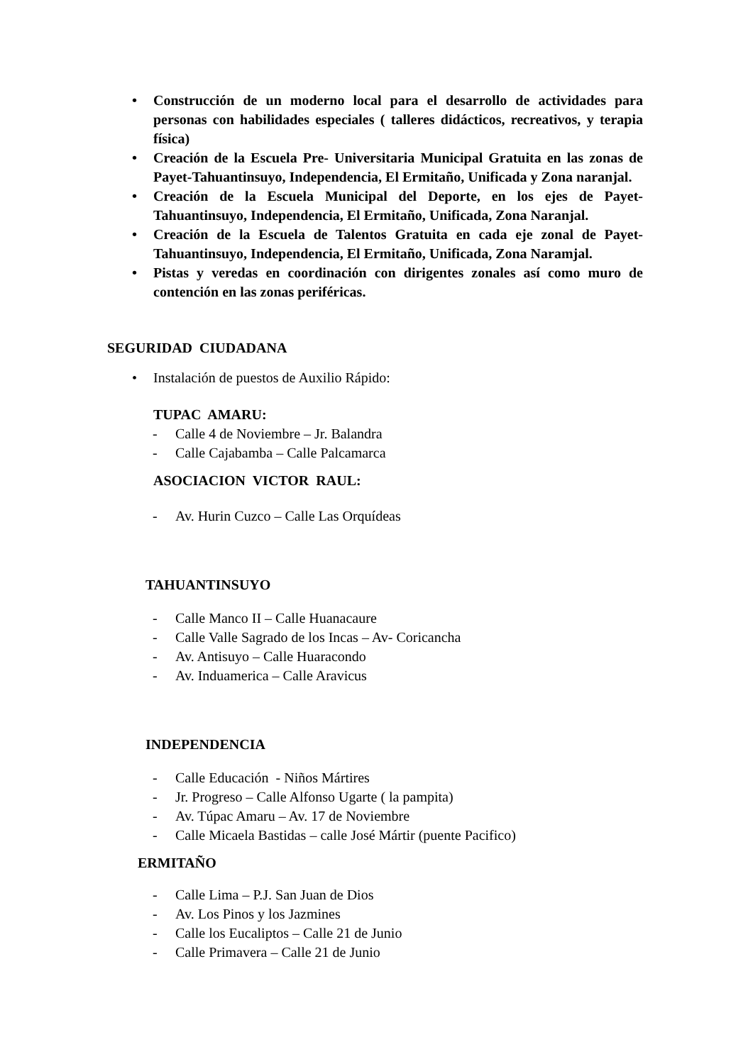• Construcción de un moderno local para el desarrollo de actividades para personas con habilidades especiales ( talleres didácticos, recreativos, y terapia física)
• Creación de la Escuela Pre- Universitaria Municipal Gratuita en las zonas de Payet-Tahuantinsuyo, Independencia, El Ermitaño, Unificada y Zona naranjal.
• Creación de la Escuela Municipal del Deporte, en los ejes de Payet-Tahuantinsuyo, Independencia, El Ermitaño, Unificada, Zona Naranjal.
• Creación de la Escuela de Talentos Gratuita en cada eje zonal de Payet-Tahuantinsuyo, Independencia, El Ermitaño, Unificada, Zona Naramjal.
• Pistas y veredas en coordinación con dirigentes zonales así como muro de contención en las zonas periféricas.
SEGURIDAD CIUDADANA
• Instalación de puestos de Auxilio Rápido:
TUPAC AMARU:
- Calle 4 de Noviembre – Jr. Balandra
- Calle Cajabamba – Calle Palcamarca
ASOCIACION VICTOR RAUL:
- Av. Hurin Cuzco – Calle Las Orquídeas
TAHUANTINSUYO
- Calle Manco II – Calle Huanacaure
- Calle Valle Sagrado de los Incas – Av- Coricancha
- Av. Antisuyo – Calle Huaracondo
- Av. Induamerica – Calle Aravicus
INDEPENDENCIA
- Calle Educación - Niños Mártires
- Jr. Progreso – Calle Alfonso Ugarte ( la pampita)
- Av. Túpac Amaru – Av. 17 de Noviembre
- Calle Micaela Bastidas – calle José Mártir (puente Pacifico)
ERMITAÑO
- Calle Lima – P.J. San Juan de Dios
- Av. Los Pinos y los Jazmines
- Calle los Eucaliptos – Calle 21 de Junio
- Calle Primavera – Calle 21 de Junio